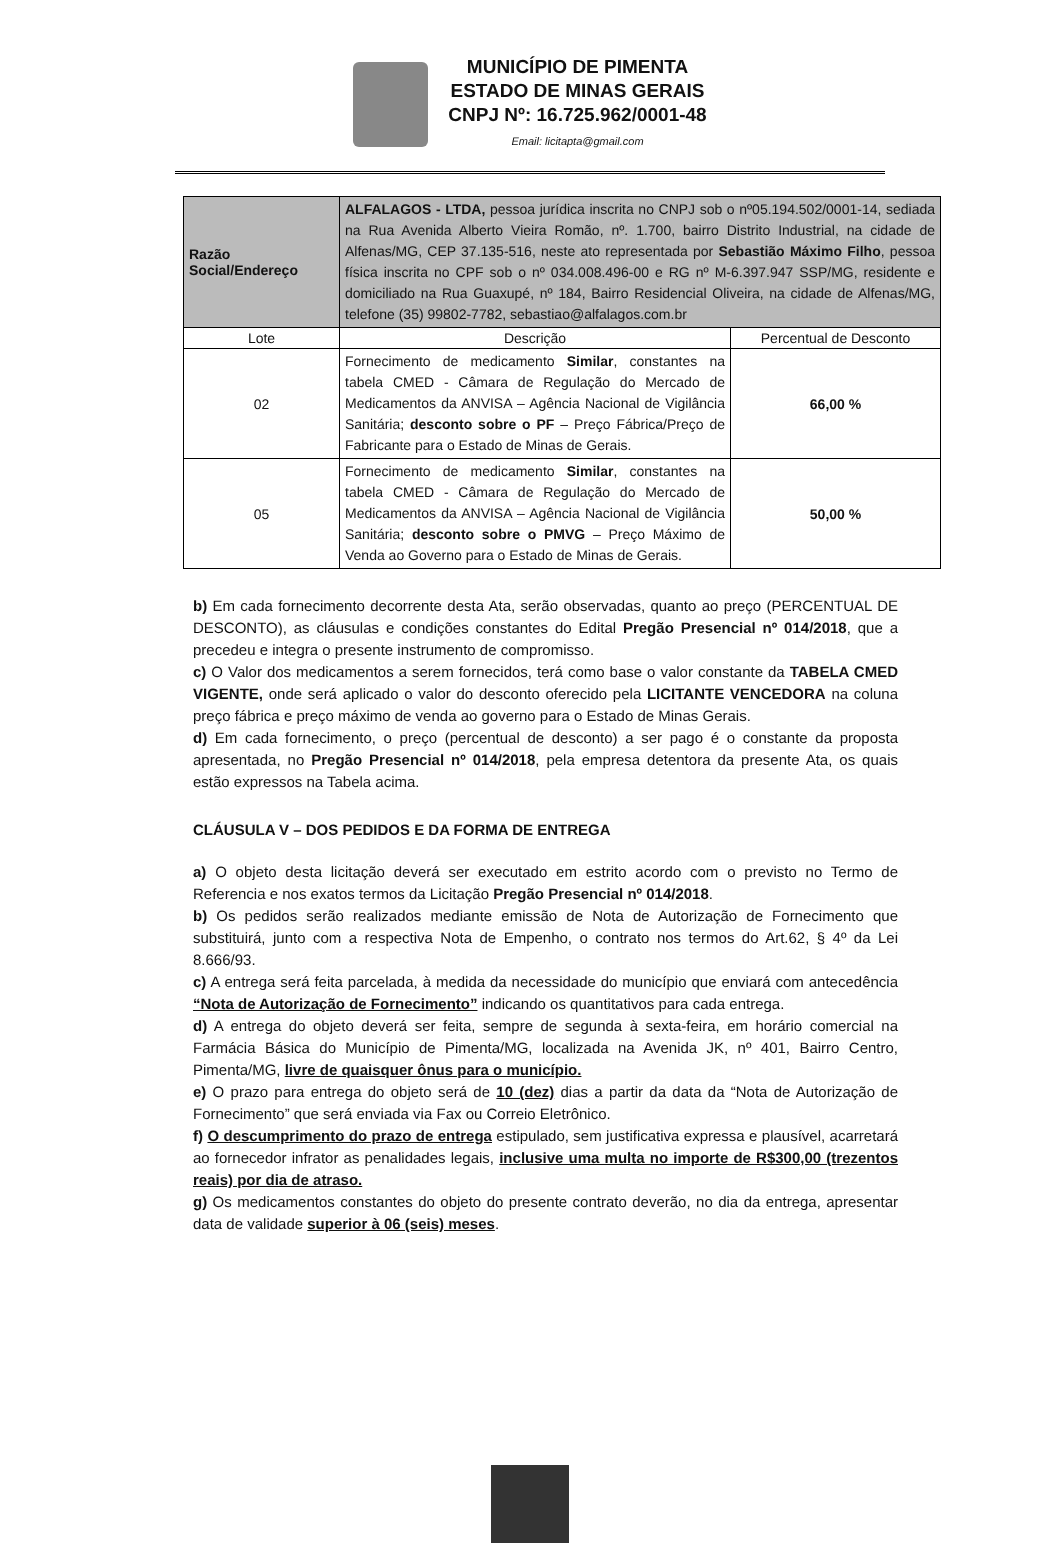MUNICÍPIO DE PIMENTA
ESTADO DE MINAS GERAIS
CNPJ Nº: 16.725.962/0001-48
Email: licitapta@gmail.com
| Razão Social/Endereço | ALFALAGOS - LTDA, pessoa jurídica inscrita no CNPJ sob o nº05.194.502/0001-14, sediada na Rua Avenida Alberto Vieira Romão, nº. 1.700, bairro Distrito Industrial, na cidade de Alfenas/MG, CEP 37.135-516, neste ato representada por Sebastião Máximo Filho , pessoa física inscrita no CPF sob o nº 034.008.496-00 e RG nº M-6.397.947 SSP/MG, residente e domiciliado na Rua Guaxupé, nº 184, Bairro Residencial Oliveira, na cidade de Alfenas/MG, telefone (35) 99802-7782, sebastiao@alfalagos.com.br | |
| Lote | Descrição | Percentual de Desconto |
| 02 | Fornecimento de medicamento Similar , constantes na tabela CMED - Câmara de Regulação do Mercado de Medicamentos da ANVISA – Agência Nacional de Vigilância Sanitária; desconto sobre o PF – Preço Fábrica/Preço de Fabricante para o Estado de Minas de Gerais. | 66,00 % |
| 05 | Fornecimento de medicamento Similar , constantes na tabela CMED - Câmara de Regulação do Mercado de Medicamentos da ANVISA – Agência Nacional de Vigilância Sanitária; desconto sobre o PMVG – Preço Máximo de Venda ao Governo para o Estado de Minas de Gerais. | 50,00 % |
b) Em cada fornecimento decorrente desta Ata, serão observadas, quanto ao preço (PERCENTUAL DE DESCONTO), as cláusulas e condições constantes do Edital Pregão Presencial nº 014/2018, que a precedeu e integra o presente instrumento de compromisso.
c) O Valor dos medicamentos a serem fornecidos, terá como base o valor constante da TABELA CMED VIGENTE, onde será aplicado o valor do desconto oferecido pela LICITANTE VENCEDORA na coluna preço fábrica e preço máximo de venda ao governo para o Estado de Minas Gerais.
d) Em cada fornecimento, o preço (percentual de desconto) a ser pago é o constante da proposta apresentada, no Pregão Presencial nº 014/2018, pela empresa detentora da presente Ata, os quais estão expressos na Tabela acima.
CLÁUSULA V – DOS PEDIDOS E DA FORMA DE ENTREGA
a) O objeto desta licitação deverá ser executado em estrito acordo com o previsto no Termo de Referencia e nos exatos termos da Licitação Pregão Presencial nº 014/2018.
b) Os pedidos serão realizados mediante emissão de Nota de Autorização de Fornecimento que substituirá, junto com a respectiva Nota de Empenho, o contrato nos termos do Art.62, § 4º da Lei 8.666/93.
c) A entrega será feita parcelada, à medida da necessidade do município que enviará com antecedência “Nota de Autorização de Fornecimento” indicando os quantitativos para cada entrega.
d) A entrega do objeto deverá ser feita, sempre de segunda à sexta-feira, em horário comercial na Farmácia Básica do Município de Pimenta/MG, localizada na Avenida JK, nº 401, Bairro Centro, Pimenta/MG, livre de quaisquer ônus para o município.
e) O prazo para entrega do objeto será de 10 (dez) dias a partir da data da “Nota de Autorização de Fornecimento” que será enviada via Fax ou Correio Eletrônico.
f) O descumprimento do prazo de entrega estipulado, sem justificativa expressa e plausível, acarretará ao fornecedor infrator as penalidades legais, inclusive uma multa no importe de R$300,00 (trezentos reais) por dia de atraso.
g) Os medicamentos constantes do objeto do presente contrato deverão, no dia da entrega, apresentar data de validade superior à 06 (seis) meses.